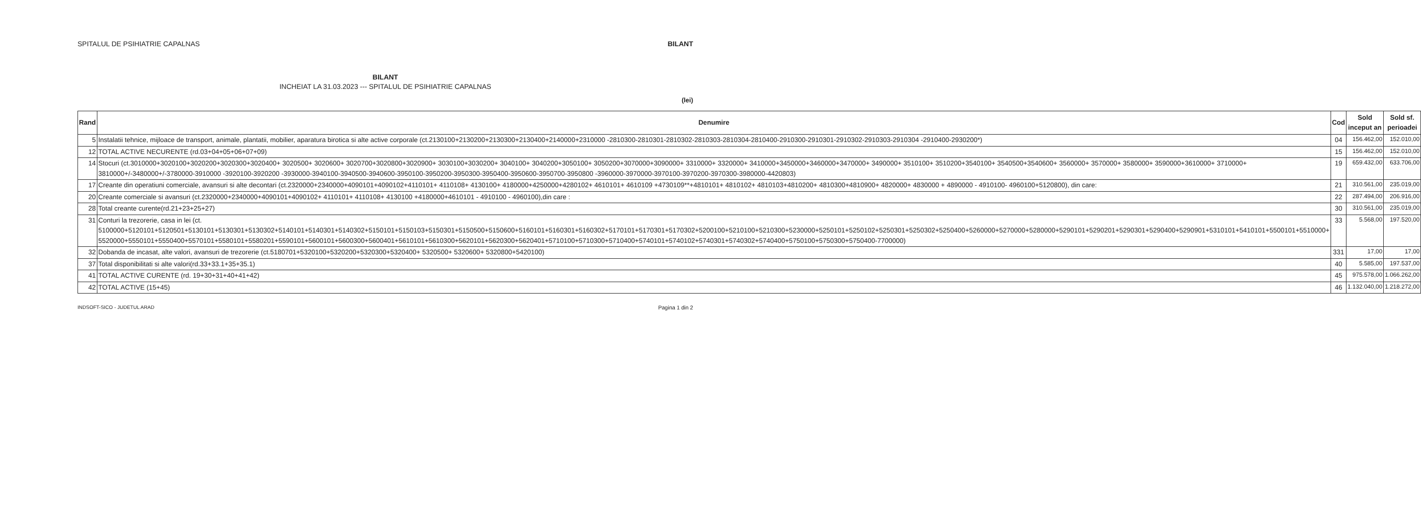SPITALUL DE PSIHIATRIE CAPALNAS BILANT
BILANT
INCHEIAT LA 31.03.2023 --- SPITALUL DE PSIHIATRIE CAPALNAS
(lei)
| Rand | Denumire | Cod | Sold inceput an | Sold sf. perioadei |
| --- | --- | --- | --- | --- |
| 5 | Instalatii tehnice, mijloace de transport, animale, plantatii, mobilier, aparatura birotica si alte active corporale (ct.2130100+2130200+2130300+2130400+2140000+2310000 -2810300-2810301-2810302-2810303-2810304-2810400-2910300-2910301-2910302-2910303-2910304 -2910400-2930200*) | 04 | 156.462,00 | 152.010,00 |
| 12 | TOTAL ACTIVE NECURENTE (rd.03+04+05+06+07+09) | 15 | 156.462,00 | 152.010,00 |
| 14 | Stocuri (ct.3010000+3020100+3020200+3020300+3020400+ 3020500+ 3020600+ 3020700+3020800+3020900+ 3030100+3030200+ 3040100+ 3040200+3050100+ 3050200+3070000+3090000+ 3310000+ 3320000+ 3410000+3450000+3460000+3470000+ 3490000+ 3510100+ 3510200+3540100+ 3540500+3540600+ 3560000+ 3570000+ 3580000+ 3590000+3610000+ 3710000+ 3810000+/-3480000+/-3780000-3910000 -3920100-3920200 -3930000-3940100-3940500-3940600-3950100-3950200-3950300-3950400-3950600-3950700-3950800 -3960000-3970000-3970100-3970200-3970300-3980000-4420803) | 19 | 659.432,00 | 633.706,00 |
| 17 | Creante din operatiuni comerciale, avansuri si alte decontari (ct.2320000+2340000+4090101+4090102+4110101+ 4110108+ 4130100+ 4180000+4250000+4280102+ 4610101+ 4610109 +4730109**+4810101+ 4810102+ 4810103+4810200+ 4810300+4810900+ 4820000+ 4830000 + 4890000 - 4910100- 4960100+5120800), din care: | 21 | 310.561,00 | 235.019,00 |
| 20 | Creante comerciale si avansuri (ct.2320000+2340000+4090101+4090102+ 4110101+ 4110108+ 4130100 +4180000+4610101 - 4910100 - 4960100),din care : | 22 | 287.494,00 | 206.916,00 |
| 28 | Total creante curente(rd.21+23+25+27) | 30 | 310.561,00 | 235.019,00 |
| 31 | Conturi la trezorerie, casa in lei (ct. 5100000+5120101+5120501+5130101+5130301+5130302+5140101+5140301+5140302+5150101+5150103+5150301+5150500+5150600+5160101+5160301+5160302+5170101+5170301+5170302+5200100+5210100+5210300+5230000+5250101+5250102+5250301+5250302+5250400+5260000+5270000+5280000+5290101+5290201+5290301+5290400+5290901+5310101+5410101+5500101+5510000+ 5520000+5550101+5550400+5570101+5580101+5580201+5590101+5600101+5600300+5600401+5610101+5610300+5620101+5620300+5620401+5710100+5710300+5710400+5740101+5740102+5740301+5740302+5740400+5750100+5750300+5750400-7700000) | 33 | 5.568,00 | 197.520,00 |
| 32 | Dobanda de incasat, alte valori, avansuri de trezorerie (ct.5180701+5320100+5320200+5320300+5320400+ 5320500+ 5320600+ 5320800+5420100) | 331 | 17,00 | 17,00 |
| 37 | Total disponibilitati si alte valori(rd.33+33.1+35+35.1) | 40 | 5.585,00 | 197.537,00 |
| 41 | TOTAL ACTIVE CURENTE (rd. 19+30+31+40+41+42) | 45 | 975.578,00 | 1.066.262,00 |
| 42 | TOTAL ACTIVE (15+45) | 46 | 1.132.040,00 | 1.218.272,00 |
INDSOFT-SICO - JUDETUL ARAD Pagina 1 din 2